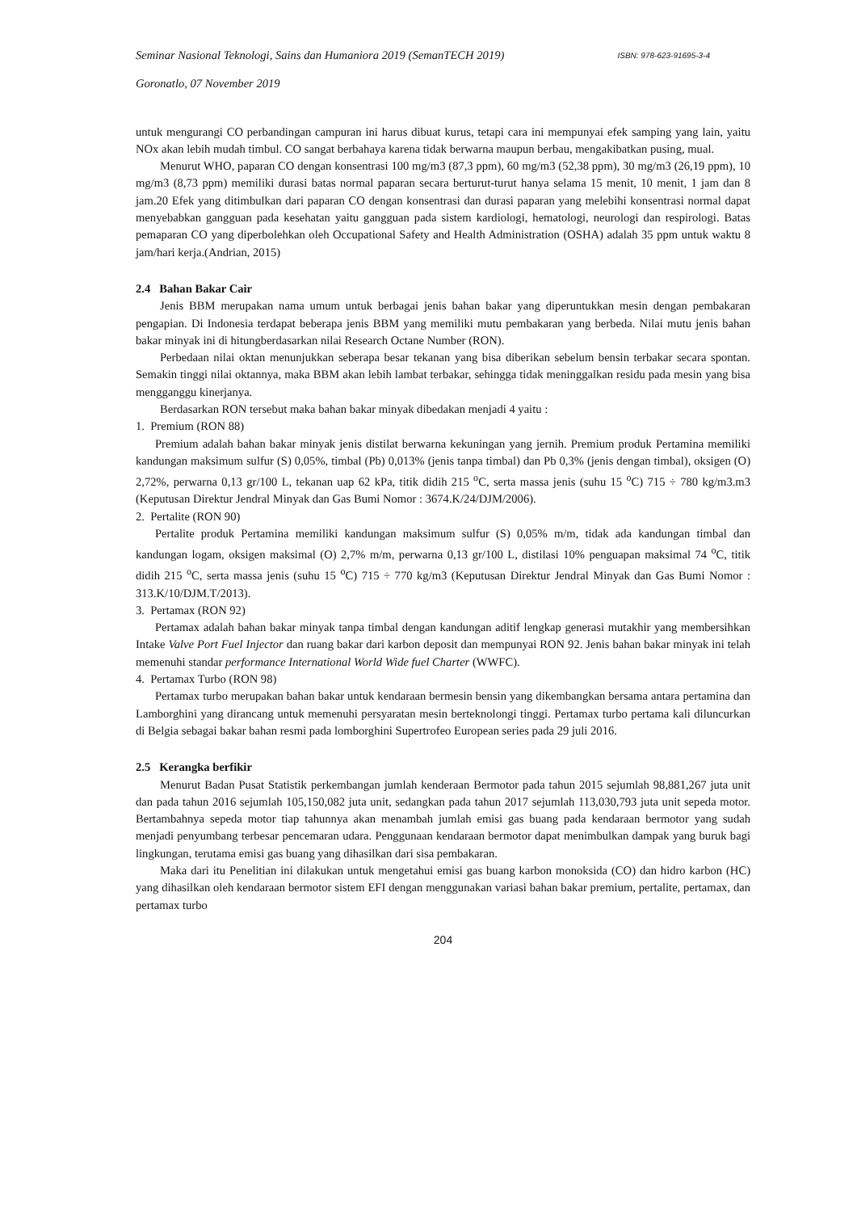Seminar Nasional Teknologi, Sains dan Humaniora 2019 (SemanTECH 2019) ISBN: 978-623-91695-3-4
Goronatlo, 07 November 2019
untuk mengurangi CO perbandingan campuran ini harus dibuat kurus, tetapi cara ini mempunyai efek samping yang lain, yaitu NOx akan lebih mudah timbul. CO sangat berbahaya karena tidak berwarna maupun berbau, mengakibatkan pusing, mual.
Menurut WHO, paparan CO dengan konsentrasi 100 mg/m3 (87,3 ppm), 60 mg/m3 (52,38 ppm), 30 mg/m3 (26,19 ppm), 10 mg/m3 (8,73 ppm) memiliki durasi batas normal paparan secara berturut-turut hanya selama 15 menit, 10 menit, 1 jam dan 8 jam.20 Efek yang ditimbulkan dari paparan CO dengan konsentrasi dan durasi paparan yang melebihi konsentrasi normal dapat menyebabkan gangguan pada kesehatan yaitu gangguan pada sistem kardiologi, hematologi, neurologi dan respirologi. Batas pemaparan CO yang diperbolehkan oleh Occupational Safety and Health Administration (OSHA) adalah 35 ppm untuk waktu 8 jam/hari kerja.(Andrian, 2015)
2.4 Bahan Bakar Cair
Jenis BBM merupakan nama umum untuk berbagai jenis bahan bakar yang diperuntukkan mesin dengan pembakaran pengapian. Di Indonesia terdapat beberapa jenis BBM yang memiliki mutu pembakaran yang berbeda. Nilai mutu jenis bahan bakar minyak ini di hitungberdasarkan nilai Research Octane Number (RON).
Perbedaan nilai oktan menunjukkan seberapa besar tekanan yang bisa diberikan sebelum bensin terbakar secara spontan. Semakin tinggi nilai oktannya, maka BBM akan lebih lambat terbakar, sehingga tidak meninggalkan residu pada mesin yang bisa mengganggu kinerjanya.
Berdasarkan RON tersebut maka bahan bakar minyak dibedakan menjadi 4 yaitu :
1. Premium (RON 88)
Premium adalah bahan bakar minyak jenis distilat berwarna kekuningan yang jernih. Premium produk Pertamina memiliki kandungan maksimum sulfur (S) 0,05%, timbal (Pb) 0,013% (jenis tanpa timbal) dan Pb 0,3% (jenis dengan timbal), oksigen (O) 2,72%, perwarna 0,13 gr/100 L, tekanan uap 62 kPa, titik didih 215 <sup>o</sup>C, serta massa jenis (suhu 15 <sup>o</sup>C) 715 ÷ 780 kg/m3.m3 (Keputusan Direktur Jendral Minyak dan Gas Bumi Nomor : 3674.K/24/DJM/2006).
2. Pertalite (RON 90)
Pertalite produk Pertamina memiliki kandungan maksimum sulfur (S) 0,05% m/m, tidak ada kandungan timbal dan kandungan logam, oksigen maksimal (O) 2,7% m/m, perwarna 0,13 gr/100 L, distilasi 10% penguapan maksimal 74 <sup>o</sup>C, titik didih 215 <sup>o</sup>C, serta massa jenis (suhu 15 <sup>o</sup>C) 715 ÷ 770 kg/m3 (Keputusan Direktur Jendral Minyak dan Gas Bumi Nomor : 313.K/10/DJM.T/2013).
3. Pertamax (RON 92)
Pertamax adalah bahan bakar minyak tanpa timbal dengan kandungan aditif lengkap generasi mutakhir yang membersihkan Intake Valve Port Fuel Injector dan ruang bakar dari karbon deposit dan mempunyai RON 92. Jenis bahan bakar minyak ini telah memenuhi standar performance International World Wide fuel Charter (WWFC).
4. Pertamax Turbo (RON 98)
Pertamax turbo merupakan bahan bakar untuk kendaraan bermesin bensin yang dikembangkan bersama antara pertamina dan Lamborghini yang dirancang untuk memenuhi persyaratan mesin berteknolongi tinggi. Pertamax turbo pertama kali diluncurkan di Belgia sebagai bakar bahan resmi pada lomborghini Supertrofeo European series pada 29 juli 2016.
2.5 Kerangka berfikir
Menurut Badan Pusat Statistik perkembangan jumlah kenderaan Bermotor pada tahun 2015 sejumlah 98,881,267 juta unit dan pada tahun 2016 sejumlah 105,150,082 juta unit, sedangkan pada tahun 2017 sejumlah 113,030,793 juta unit sepeda motor. Bertambahnya sepeda motor tiap tahunnya akan menambah jumlah emisi gas buang pada kendaraan bermotor yang sudah menjadi penyumbang terbesar pencemaran udara. Penggunaan kendaraan bermotor dapat menimbulkan dampak yang buruk bagi lingkungan, terutama emisi gas buang yang dihasilkan dari sisa pembakaran.
Maka dari itu Penelitian ini dilakukan untuk mengetahui emisi gas buang karbon monoksida (CO) dan hidro karbon (HC) yang dihasilkan oleh kendaraan bermotor sistem EFI dengan menggunakan variasi bahan bakar premium, pertalite, pertamax, dan pertamax turbo
204